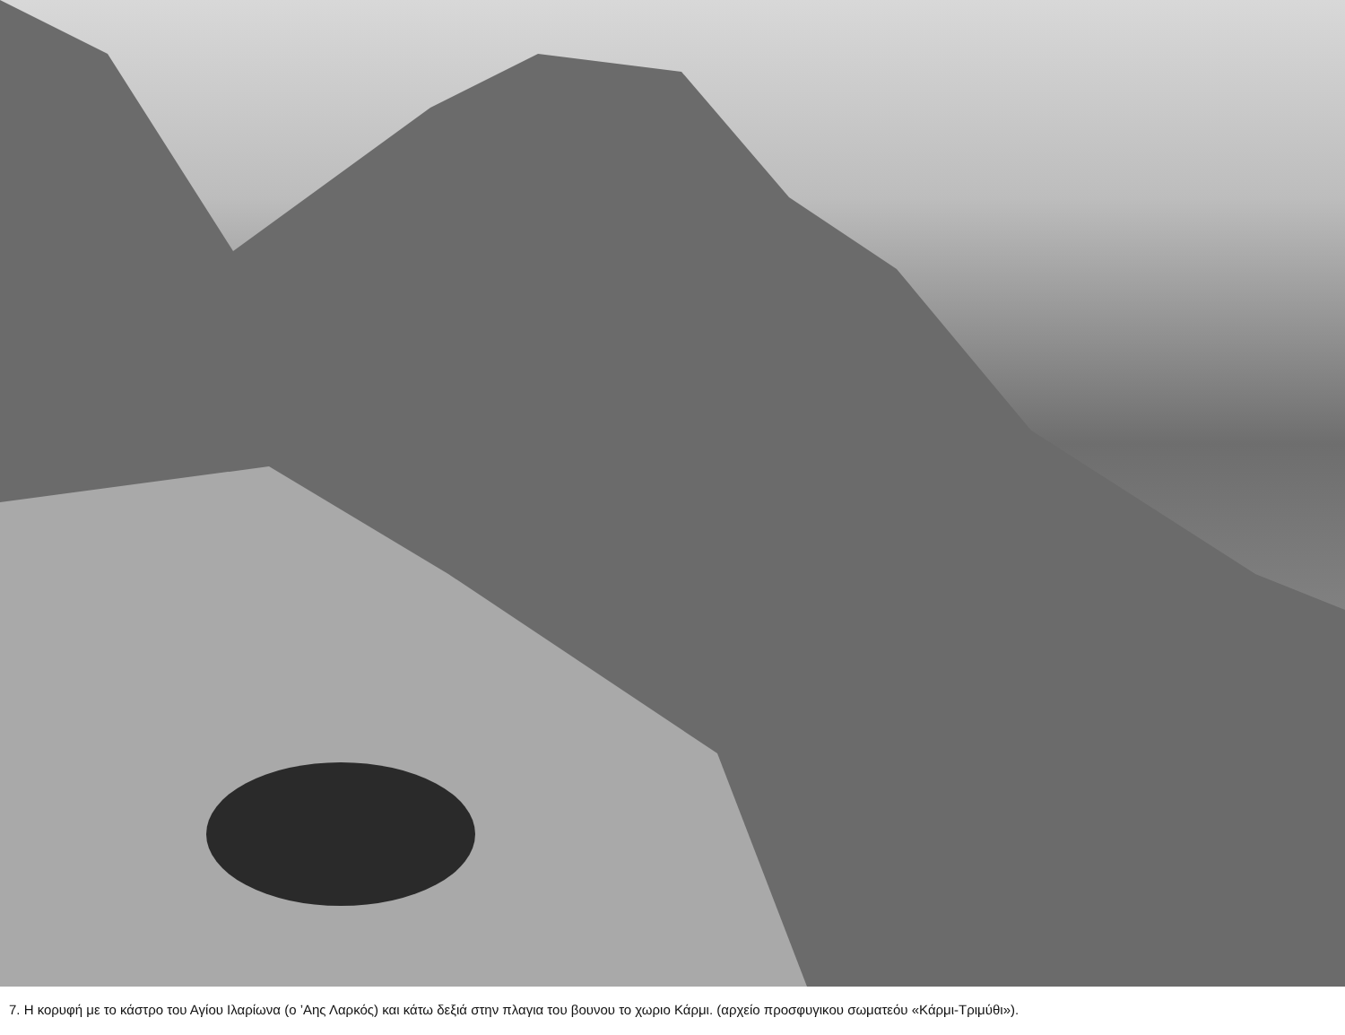7. Η κορυφή με το κάστρο του Αγίου Ιλαρίωνα (ο ’Αης Λαρκός) και κάτω δεξιά στην πλαγια του βουνου το χωριο Κάρμι. (αρχείο προσφυγικου σωματεόυ «Κάρμι-Τριμύθι»).